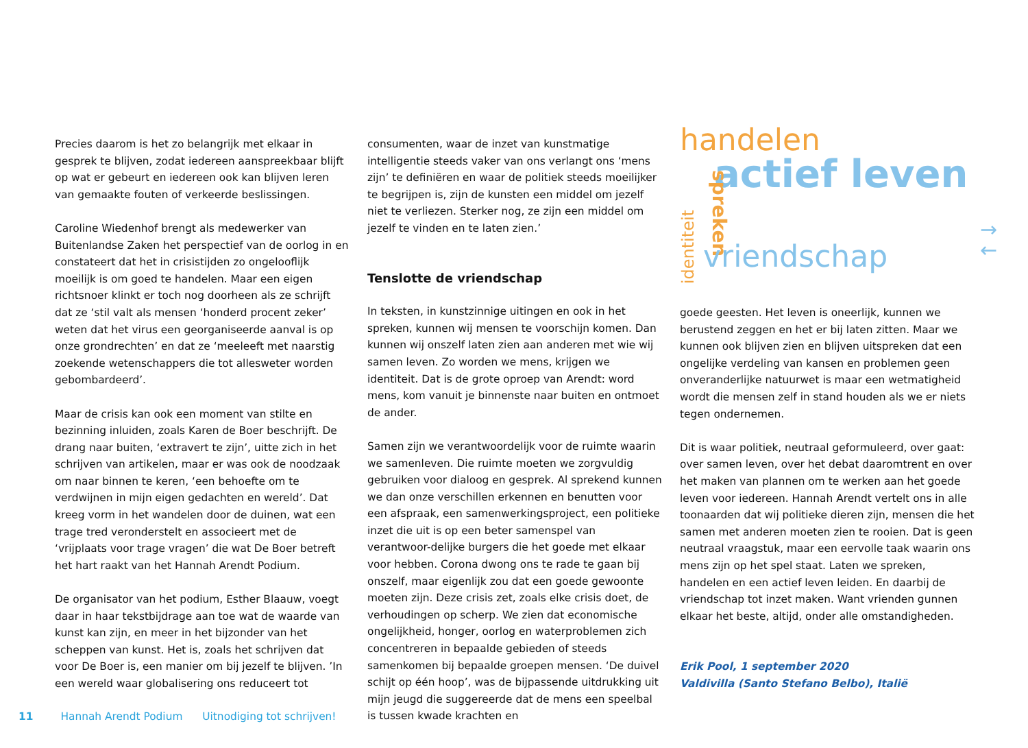Precies daarom is het zo belangrijk met elkaar in gesprek te blijven, zodat iedereen aanspreekbaar blijft op wat er gebeurt en iedereen ook kan blijven leren van gemaakte fouten of verkeerde beslissingen.
Caroline Wiedenhof brengt als medewerker van Buitenlandse Zaken het perspectief van de oorlog in en constateert dat het in crisistijden zo ongelooflijk moeilijk is om goed te handelen. Maar een eigen richtsnoer klinkt er toch nog doorheen als ze schrijft dat ze ‘stil valt als mensen ‘honderd procent zeker’ weten dat het virus een georganiseerde aanval is op onze grondrechten’ en dat ze ‘meeleeft met naarstig zoekende wetenschappers die tot allesweter worden gebombardeerd’.
Maar de crisis kan ook een moment van stilte en bezinning inluiden, zoals Karen de Boer beschrijft. De drang naar buiten, ‘extravert te zijn’, uitte zich in het schrijven van artikelen, maar er was ook de noodzaak om naar binnen te keren, ‘een behoefte om te verdwijnen in mijn eigen gedachten en wereld’. Dat kreeg vorm in het wandelen door de duinen, wat een trage tred veronderstelt en associeert met de ‘vrijplaats voor trage vragen’ die wat De Boer betreft het hart raakt van het Hannah Arendt Podium.
De organisator van het podium, Esther Blaauw, voegt daar in haar tekstbijdrage aan toe wat de waarde van kunst kan zijn, en meer in het bijzonder van het scheppen van kunst. Het is, zoals het schrijven dat voor De Boer is, een manier om bij jezelf te blijven. ’In een wereld waar globalisering ons reduceert tot
consumenten, waar de inzet van kunstmatige intelligentie steeds vaker van ons verlangt ons ‘mens zijn’ te definiëren en waar de politiek steeds moeilijker te begrijpen is, zijn de kunsten een middel om jezelf niet te verliezen. Sterker nog, ze zijn een middel om jezelf te vinden en te laten zien.’
Tenslotte de vriendschap
In teksten, in kunstzinnige uitingen en ook in het spreken, kunnen wij mensen te voorschijn komen. Dan kunnen wij onszelf laten zien aan anderen met wie wij samen leven. Zo worden we mens, krijgen we identiteit. Dat is de grote oproep van Arendt: word mens, kom vanuit je binnenste naar buiten en ontmoet de ander.
Samen zijn we verantwoordelijk voor de ruimte waarin we samenleven. Die ruimte moeten we zorgvuldig gebruiken voor dialoog en gesprek. Al sprekend kunnen we dan onze verschillen erkennen en benutten voor een afspraak, een samenwerkingsproject, een politieke inzet die uit is op een beter samenspel van verantwoor-delijke burgers die het goede met elkaar voor hebben. Corona dwong ons te rade te gaan bij onszelf, maar eigenlijk zou dat een goede gewoonte moeten zijn. Deze crisis zet, zoals elke crisis doet, de verhoudingen op scherp. We zien dat economische ongelijkheid, honger, oorlog en waterproblemen zich concentreren in bepaalde gebieden of steeds samenkomen bij bepaalde groepen mensen. ‘De duivel schijt op één hoop’, was de bijpassende uitdrukking uit mijn jeugd die suggereerde dat de mens een speelbal is tussen kwade krachten en
handelen
actief leven
spreken
identiteit
vriendschap
goede geesten. Het leven is oneerlijk, kunnen we berustend zeggen en het er bij laten zitten. Maar we kunnen ook blijven zien en blijven uitspreken dat een ongelijke verdeling van kansen en problemen geen onveranderlijke natuurwet is maar een wetmatigheid wordt die mensen zelf in stand houden als we er niets tegen ondernemen.
Dit is waar politiek, neutraal geformuleerd, over gaat: over samen leven, over het debat daaromtrent en over het maken van plannen om te werken aan het goede leven voor iedereen. Hannah Arendt vertelt ons in alle toonaarden dat wij politieke dieren zijn, mensen die het samen met anderen moeten zien te rooien. Dat is geen neutraal vraagstuk, maar een eervolle taak waarin ons mens zijn op het spel staat. Laten we spreken, handelen en een actief leven leiden. En daarbij de vriendschap tot inzet maken. Want vrienden gunnen elkaar het beste, altijd, onder alle omstandigheden.
Erik Pool, 1 september 2020
Valdivilla (Santo Stefano Belbo), Italië
→
←
11 Hannah Arendt Podium Uitnodiging tot schrijven!